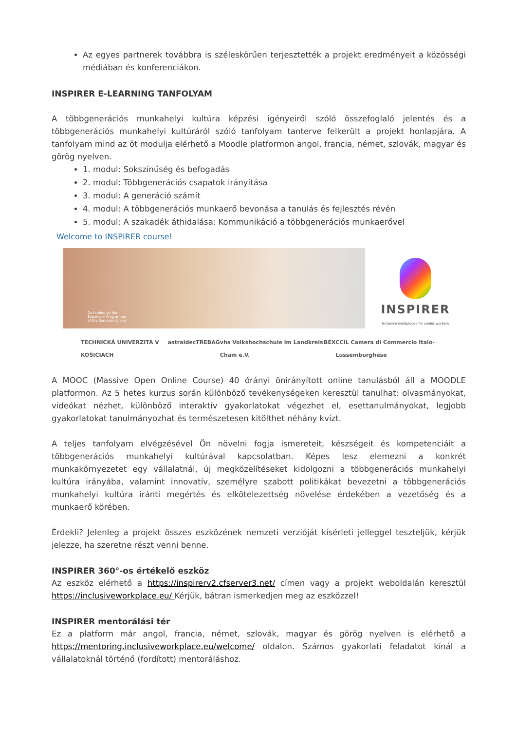Az egyes partnerek továbbra is széleskörűen terjesztették a projekt eredményeit a közösségi médiában és konferenciákon.
INSPIRER E-LEARNING TANFOLYAM
A többgenerációs munkahelyi kultúra képzési igényeiről szóló összefoglaló jelentés és a többgenerációs munkahelyi kultúráról szóló tanfolyam tanterve felkerült a projekt honlapjára. A tanfolyam mind az öt modulja elérhető a Moodle platformon angol, francia, német, szlovák, magyar és görög nyelven.
1. modul: Sokszínűség és befogadás
2. modul: Többgenerációs csapatok irányítása
3. modul: A generáció számít
4. modul: A többgenerációs munkaerő bevonása a tanulás és fejlesztés révén
5. modul: A szakadék áthidalása: Kommunikáció a többgenerációs munkaerővel
Welcome to INSPIRER course!
Co-funded by the
Erasmus+ Programme
of the European Union
INSPIRER
Inclusive workplaces for senior workers
TECHNICKÁ UNIVERZITA V KOŠICIACH astra idec TREBAG vhs Volkshochschule im Landkreis Cham e.V. BEX CCIL Camera di Commercio Italo-Lussemburghese
A MOOC (Massive Open Online Course) 40 órányi önirányított online tanulásból áll a MOODLE platformon. Az 5 hetes kurzus során különböző tevékenységeken keresztül tanulhat: olvasmányokat, videókat nézhet, különböző interaktív gyakorlatokat végezhet el, esettanulmányokat, legjobb gyakorlatokat tanulmányozhat és természetesen kitölthet néhány kvízt.
A teljes tanfolyam elvégzésével Ön növelni fogja ismereteit, készségeit és kompetenciáit a többgenerációs munkahelyi kultúrával kapcsolatban. Képes lesz elemezni a konkrét munkakörnyezetet egy vállalatnál, új megközelítéseket kidolgozni a többgenerációs munkahelyi kultúra irányába, valamint innovatív, személyre szabott politikákat bevezetni a többgenerációs munkahelyi kultúra iránti megértés és elkötelezettség növelése érdekében a vezetőség és a munkaerő körében.
Érdekli? Jelenleg a projekt összes eszközének nemzeti verzióját kísérleti jelleggel teszteljük, kérjük jelezze, ha szeretne részt venni benne.
INSPIRER 360°-os értékelő eszköz
Az eszköz elérhető a https://inspirerv2.cfserver3.net/ címen vagy a projekt weboldalán keresztül https://inclusiveworkplace.eu/ Kérjük, bátran ismerkedjen meg az eszközzel!
INSPIRER mentorálási tér
Ez a platform már angol, francia, német, szlovák, magyar és görög nyelven is elérhető a https://mentoring.inclusiveworkplace.eu/welcome/ oldalon. Számos gyakorlati feladatot kínál a vállalatoknál történő (fordított) mentoráláshoz.